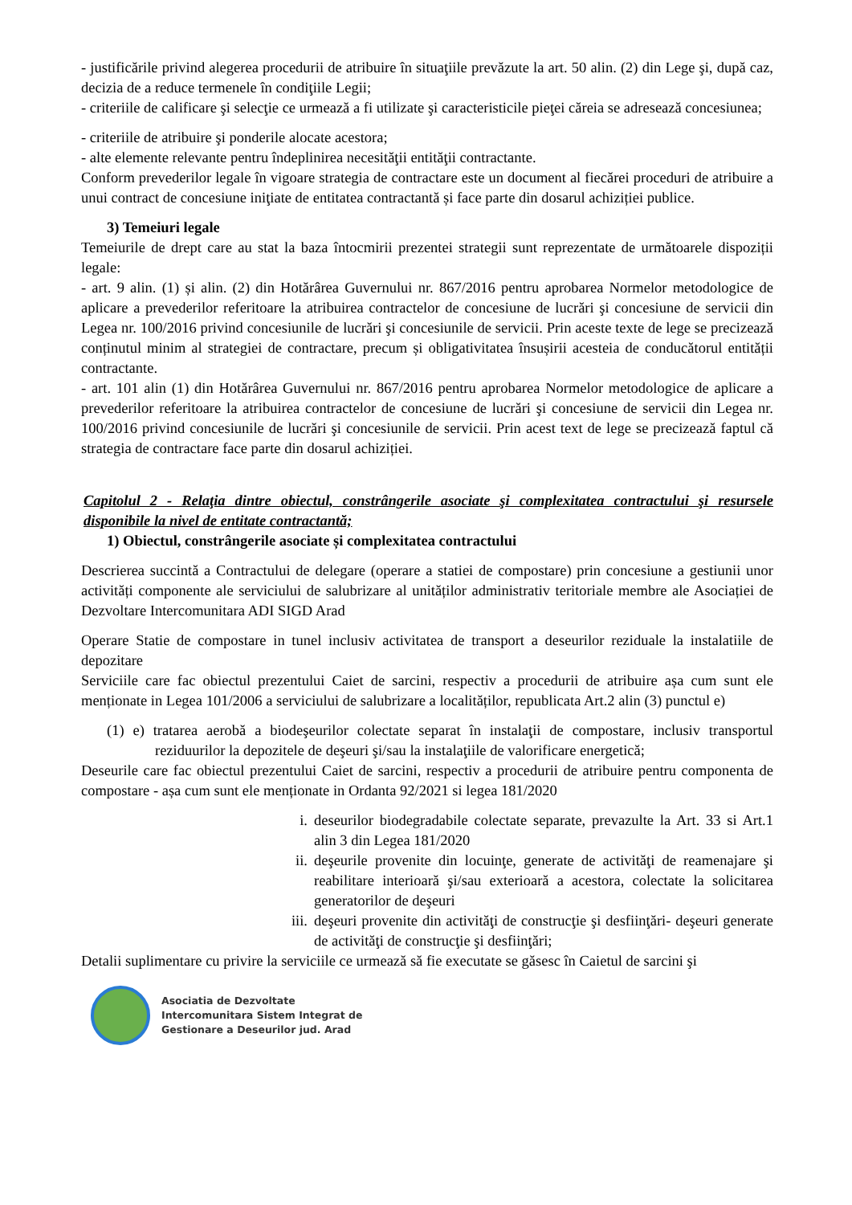- justificările privind alegerea procedurii de atribuire în situaţiile prevăzute la art. 50 alin. (2) din Lege şi, după caz, decizia de a reduce termenele în condiţiile Legii;
- criteriile de calificare şi selecţie ce urmează a fi utilizate şi caracteristicile pieţei căreia se adresează concesiunea;
- criteriile de atribuire şi ponderile alocate acestora;
- alte elemente relevante pentru îndeplinirea necesităţii entităţii contractante.
Conform prevederilor legale în vigoare strategia de contractare este un document al fiecărei proceduri de atribuire a unui contract de concesiune iniţiate de entitatea contractantă și face parte din dosarul achiziției publice.
3) Temeiuri legale
Temeiurile de drept care au stat la baza întocmirii prezentei strategii sunt reprezentate de următoarele dispoziții legale:
- art. 9 alin. (1) și alin. (2) din Hotărârea Guvernului nr. 867/2016 pentru aprobarea Normelor metodologice de aplicare a prevederilor referitoare la atribuirea contractelor de concesiune de lucrări şi concesiune de servicii din Legea nr. 100/2016 privind concesiunile de lucrări şi concesiunile de servicii. Prin aceste texte de lege se precizează conținutul minim al strategiei de contractare, precum și obligativitatea însușirii acesteia de conducătorul entității contractante.
- art. 101 alin (1) din Hotărârea Guvernului nr. 867/2016 pentru aprobarea Normelor metodologice de aplicare a prevederilor referitoare la atribuirea contractelor de concesiune de lucrări şi concesiune de servicii din Legea nr. 100/2016 privind concesiunile de lucrări şi concesiunile de servicii. Prin acest text de lege se precizează faptul că strategia de contractare face parte din dosarul achiziției.
Capitolul 2 - Relaţia dintre obiectul, constrângerile asociate şi complexitatea contractului şi resursele disponibile la nivel de entitate contractantă;
1) Obiectul, constrângerile asociate și complexitatea contractului
Descrierea succintă a Contractului de delegare (operare a statiei de compostare) prin concesiune a gestiunii unor activități componente ale serviciului de salubrizare al unităților administrativ teritoriale membre ale Asociației de Dezvoltare Intercomunitara ADI SIGD Arad
Operare Statie de compostare in tunel inclusiv activitatea de transport a deseurilor reziduale la instalatiile de depozitare
Serviciile care fac obiectul prezentului Caiet de sarcini, respectiv a procedurii de atribuire așa cum sunt ele menționate in Legea 101/2006 a serviciului de salubrizare a localităților, republicata Art.2 alin (3) punctul e)
(1) e) tratarea aerobă a biodeşeurilor colectate separat în instalaţii de compostare, inclusiv transportul reziduurilor la depozitele de deşeuri şi/sau la instalaţiile de valorificare energetică;
Deseurile care fac obiectul prezentului Caiet de sarcini, respectiv a procedurii de atribuire pentru componenta de compostare - așa cum sunt ele menționate in Ordanta 92/2021 si legea 181/2020
i. deseurilor biodegradabile colectate separate, prevazulte la Art. 33 si Art.1 alin 3 din Legea 181/2020
ii. deşeurile provenite din locuinţe, generate de activităţi de reamenajare şi reabilitare interioară şi/sau exterioară a acestora, colectate la solicitarea generatorilor de deşeuri
iii. deşeuri provenite din activităţi de construcţie şi desfiinţări- deşeuri generate de activităţi de construcţie şi desfiinţări;
Detalii suplimentare cu privire la serviciile ce urmează să fie executate se găsesc în Caietul de sarcini şi
Asociatia de Dezvoltate
Intercomunitara Sistem Integrat de
Gestionare a Deseurilor jud. Arad